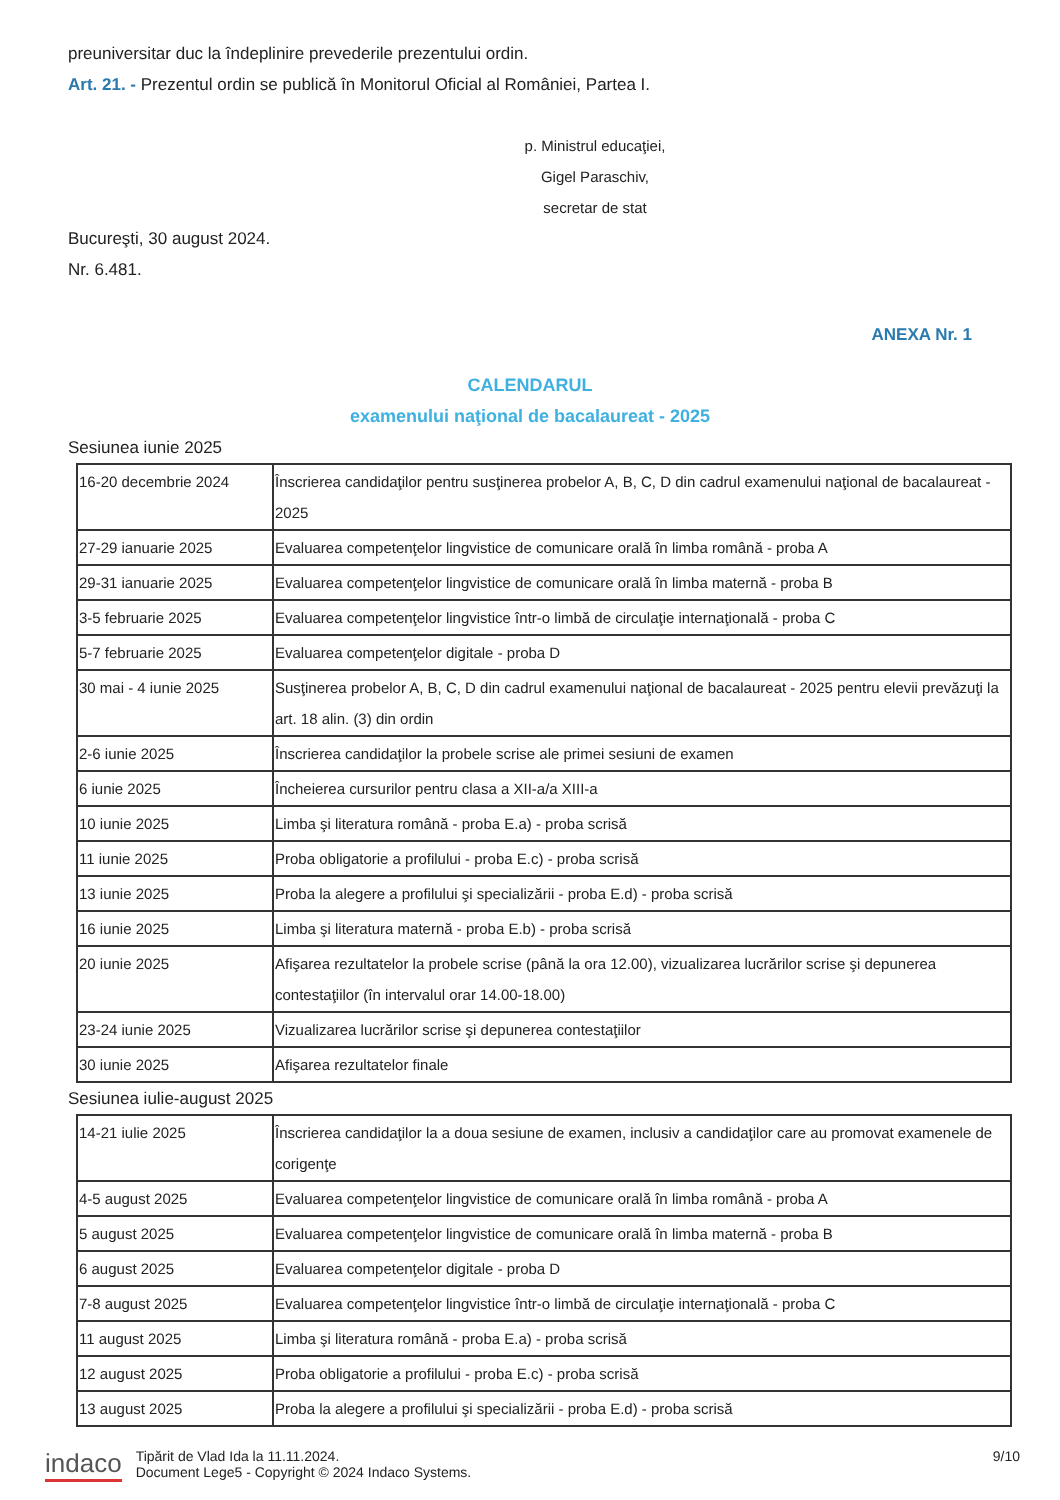preuniversitar duc la îndeplinire prevederile prezentului ordin.
Art. 21. - Prezentul ordin se publică în Monitorul Oficial al României, Partea I.
p. Ministrul educaţiei,
Gigel Paraschiv,
secretar de stat
Bucureşti, 30 august 2024.
Nr. 6.481.
ANEXA Nr. 1
CALENDARUL
examenului naţional de bacalaureat - 2025
Sesiunea iunie 2025
| 16-20 decembrie 2024 | Înscrierea candidaţilor pentru susţinerea probelor A, B, C, D din cadrul examenului naţional de bacalaureat - 2025 |
| 27-29 ianuarie 2025 | Evaluarea competenţelor lingvistice de comunicare orală în limba română - proba A |
| 29-31 ianuarie 2025 | Evaluarea competenţelor lingvistice de comunicare orală în limba maternă - proba B |
| 3-5 februarie 2025 | Evaluarea competenţelor lingvistice într-o limbă de circulaţie internaţională - proba C |
| 5-7 februarie 2025 | Evaluarea competenţelor digitale - proba D |
| 30 mai - 4 iunie 2025 | Susţinerea probelor A, B, C, D din cadrul examenului naţional de bacalaureat - 2025 pentru elevii prevăzuţi la art. 18 alin. (3) din ordin |
| 2-6 iunie 2025 | Înscrierea candidaţilor la probele scrise ale primei sesiuni de examen |
| 6 iunie 2025 | Încheierea cursurilor pentru clasa a XII-a/a XIII-a |
| 10 iunie 2025 | Limba şi literatura română - proba E.a) - proba scrisă |
| 11 iunie 2025 | Proba obligatorie a profilului - proba E.c) - proba scrisă |
| 13 iunie 2025 | Proba la alegere a profilului şi specializării - proba E.d) - proba scrisă |
| 16 iunie 2025 | Limba şi literatura maternă - proba E.b) - proba scrisă |
| 20 iunie 2025 | Afişarea rezultatelor la probele scrise (până la ora 12.00), vizualizarea lucrărilor scrise şi depunerea contestaţiilor (în intervalul orar 14.00-18.00) |
| 23-24 iunie 2025 | Vizualizarea lucrărilor scrise şi depunerea contestaţiilor |
| 30 iunie 2025 | Afişarea rezultatelor finale |
Sesiunea iulie-august 2025
| 14-21 iulie 2025 | Înscrierea candidaţilor la a doua sesiune de examen, inclusiv a candidaţilor care au promovat examenele de corigenţe |
| 4-5 august 2025 | Evaluarea competenţelor lingvistice de comunicare orală în limba română - proba A |
| 5 august 2025 | Evaluarea competenţelor lingvistice de comunicare orală în limba maternă - proba B |
| 6 august 2025 | Evaluarea competenţelor digitale - proba D |
| 7-8 august 2025 | Evaluarea competenţelor lingvistice într-o limbă de circulaţie internaţională - proba C |
| 11 august 2025 | Limba şi literatura română - proba E.a) - proba scrisă |
| 12 august 2025 | Proba obligatorie a profilului - proba E.c) - proba scrisă |
| 13 august 2025 | Proba la alegere a profilului şi specializării - proba E.d) - proba scrisă |
indaco Tipărit de Vlad Ida la 11.11.2024.
Document Lege5 - Copyright © 2024 Indaco Systems.
9/10